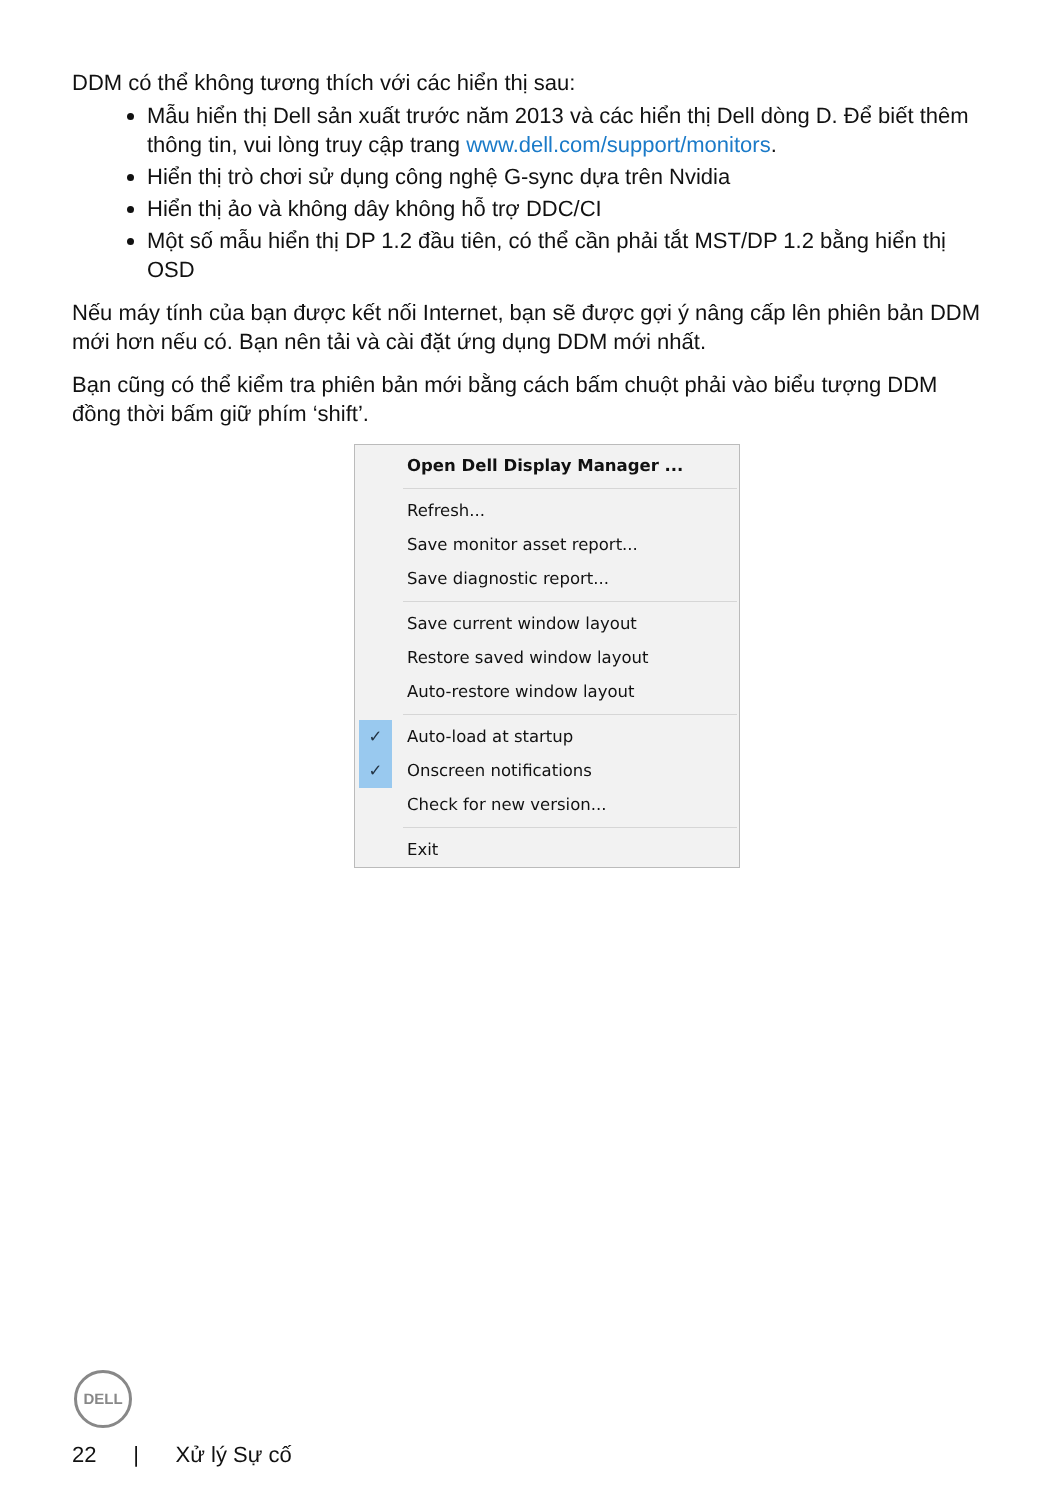DDM có thể không tương thích với các hiển thị sau:
Mẫu hiển thị Dell sản xuất trước năm 2013 và các hiển thị Dell dòng D. Để biết thêm thông tin, vui lòng truy cập trang www.dell.com/support/monitors.
Hiển thị trò chơi sử dụng công nghệ G-sync dựa trên Nvidia
Hiển thị ảo và không dây không hỗ trợ DDC/CI
Một số mẫu hiển thị DP 1.2 đầu tiên, có thể cần phải tắt MST/DP 1.2 bằng hiển thị OSD
Nếu máy tính của bạn được kết nối Internet, bạn sẽ được gợi ý nâng cấp lên phiên bản DDM mới hơn nếu có. Bạn nên tải và cài đặt ứng dụng DDM mới nhất.
Bạn cũng có thể kiểm tra phiên bản mới bằng cách bấm chuột phải vào biểu tượng DDM đồng thời bấm giữ phím ‘shift’.
Open Dell Display Manager ...
Refresh...
Save monitor asset report...
Save diagnostic report...
Save current window layout
Restore saved window layout
Auto-restore window layout
✓ Auto-load at startup
✓ Onscreen notifications
Check for new version...
Exit
DELL
22 | Xử lý Sự cố